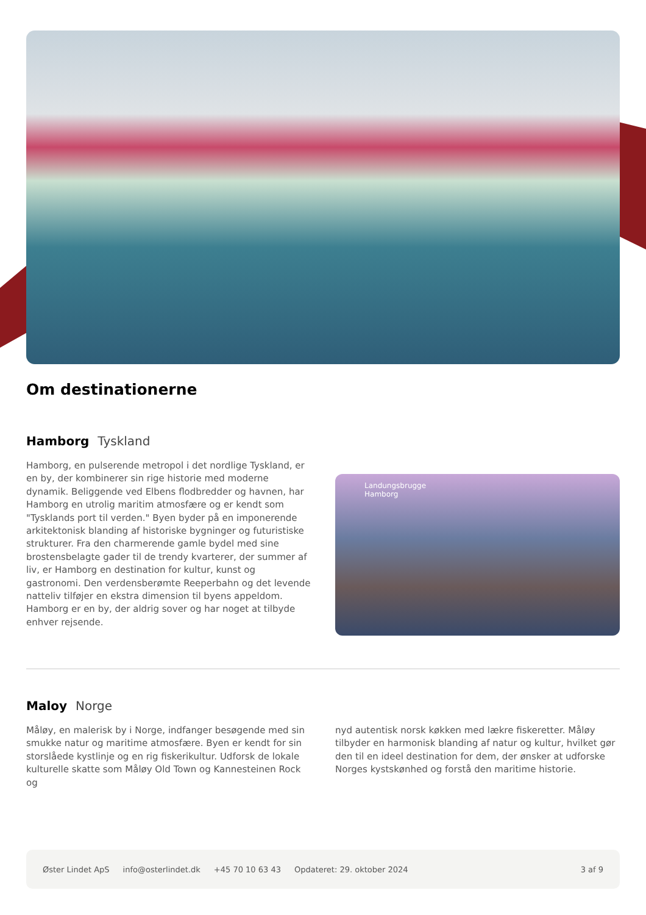Om destinationerne
Hamborg Tyskland
Hamborg, en pulserende metropol i det nordlige Tyskland, er en by, der kombinerer sin rige historie med moderne dynamik. Beliggende ved Elbens flodbredder og havnen, har Hamborg en utrolig maritim atmosfære og er kendt som "Tysklands port til verden." Byen byder på en imponerende arkitektonisk blanding af historiske bygninger og futuristiske strukturer. Fra den charmerende gamle bydel med sine brostensbelagte gader til de trendy kvarterer, der summer af liv, er Hamborg en destination for kultur, kunst og gastronomi. Den verdensberømte Reeperbahn og det levende natteliv tilføjer en ekstra dimension til byens appeldom. Hamborg er en by, der aldrig sover og har noget at tilbyde enhver rejsende.
Landungsbrugge
Hamborg
Maloy Norge
Måløy, en malerisk by i Norge, indfanger besøgende med sin smukke natur og maritime atmosfære. Byen er kendt for sin storslåede kystlinje og en rig fiskerikultur. Udforsk de lokale kulturelle skatte som Måløy Old Town og Kannesteinen Rock og
nyd autentisk norsk køkken med lækre fiskeretter. Måløy tilbyder en harmonisk blanding af natur og kultur, hvilket gør den til en ideel destination for dem, der ønsker at udforske Norges kystskønhed og forstå den maritime historie.
Øster Lindet ApS info@osterlindet.dk +45 70 10 63 43 Opdateret: 29. oktober 2024 3 af 9